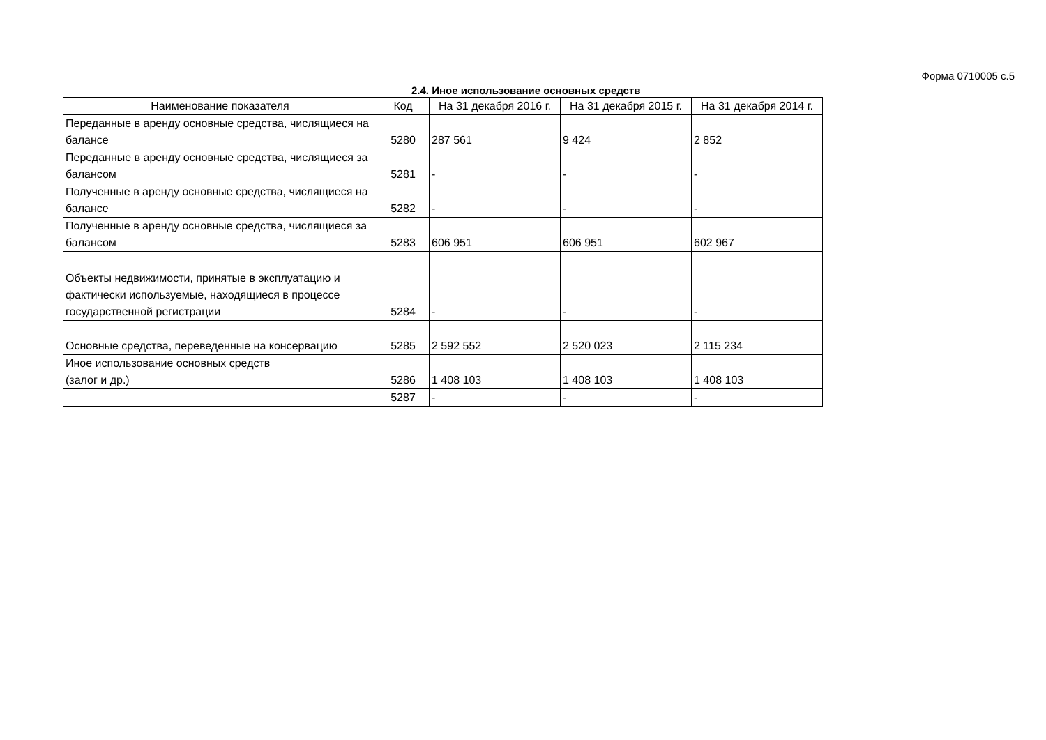Форма 0710005 с.5
2.4. Иное использование основных средств
| Наименование показателя | Код | На 31 декабря 2016 г. | На 31 декабря 2015 г. | На 31 декабря 2014 г. |
| --- | --- | --- | --- | --- |
| Переданные в аренду основные средства, числящиеся на балансе | 5280 | 287 561 | 9 424 | 2 852 |
| Переданные в аренду основные средства, числящиеся за балансом | 5281 | - | - | - |
| Полученные в аренду основные средства, числящиеся на балансе | 5282 | - | - | - |
| Полученные в аренду основные средства, числящиеся за балансом | 5283 | 606 951 | 606 951 | 602 967 |
| Объекты недвижимости, принятые в эксплуатацию и фактически используемые, находящиеся в процессе государственной регистрации | 5284 | - | - | - |
| Основные средства, переведенные на консервацию | 5285 | 2 592 552 | 2 520 023 | 2 115 234 |
| Иное использование основных средств (залог и др.) | 5286 | 1 408 103 | 1 408 103 | 1 408 103 |
| | 5287 | - | - | - |